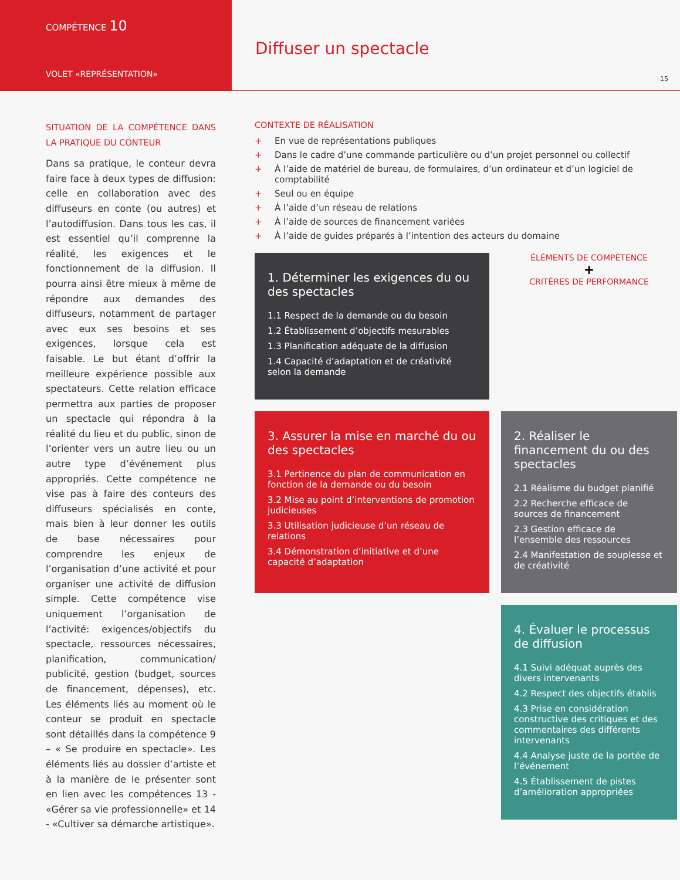COMPÉTENCE 10
VOLET «REPRÉSENTATION»
Diffuser un spectacle
15
SITUATION DE LA COMPÉTENCE DANS LA PRATIQUE DU CONTEUR
Dans sa pratique, le conteur devra faire face à deux types de diffusion: celle en collaboration avec des diffuseurs en conte (ou autres) et l’autodiffusion. Dans tous les cas, il est essentiel qu’il comprenne la réalité, les exigences et le fonctionnement de la diffusion. Il pourra ainsi être mieux à même de répondre aux demandes des diffuseurs, notamment de partager avec eux ses besoins et ses exigences, lorsque cela est faisable. Le but étant d’offrir la meilleure expérience possible aux spectateurs. Cette relation efficace permettra aux parties de proposer un spectacle qui répondra à la réalité du lieu et du public, sinon de l’orienter vers un autre lieu ou un autre type d’événement plus appropriés. Cette compétence ne vise pas à faire des conteurs des diffuseurs spécialisés en conte, mais bien à leur donner les outils de base nécessaires pour comprendre les enjeux de l’organisation d’une activité et pour organiser une activité de diffusion simple. Cette compétence vise uniquement l’organisation de l’activité: exigences/objectifs du spectacle, ressources nécessaires, planification, communication/ publicité, gestion (budget, sources de financement, dépenses), etc. Les éléments liés au moment où le conteur se produit en spectacle sont détaillés dans la compétence 9 – « Se produire en spectacle». Les éléments liés au dossier d’artiste et à la manière de le présenter sont en lien avec les compétences 13 - «Gérer sa vie professionnelle» et 14 - «Cultiver sa démarche artistique».
CONTEXTE DE RÉALISATION
+ En vue de représentations publiques
+ Dans le cadre d’une commande particulière ou d’un projet personnel ou collectif
+ À l’aide de matériel de bureau, de formulaires, d’un ordinateur et d’un logiciel de comptabilité
+ Seul ou en équipe
+ À l’aide d’un réseau de relations
+ À l’aide de sources de financement variées
+ À l’aide de guides préparés à l’intention des acteurs du domaine
1. Déterminer les exigences du ou des spectacles
1.1 Respect de la demande ou du besoin
1.2 Établissement d’objectifs mesurables
1.3 Planification adéquate de la diffusion
1.4 Capacité d’adaptation et de créativité selon la demande
ÉLÉMENTS DE COMPÉTENCE
+
CRITÈRES DE PERFORMANCE
3. Assurer la mise en marché du ou des spectacles
3.1 Pertinence du plan de communication en fonction de la demande ou du besoin
3.2 Mise au point d’interventions de promotion judicieuses
3.3 Utilisation judicieuse d’un réseau de relations
3.4 Démonstration d’initiative et d’une capacité d’adaptation
2. Réaliser le financement du ou des spectacles
2.1 Réalisme du budget planifié
2.2 Recherche efficace de sources de financement
2.3 Gestion efficace de l’ensemble des ressources
2.4 Manifestation de souplesse et de créativité
4. Évaluer le processus de diffusion
4.1 Suivi adéquat auprès des divers intervenants
4.2 Respect des objectifs établis
4.3 Prise en considération constructive des critiques et des commentaires des différents intervenants
4.4 Analyse juste de la portée de l’événement
4.5 Établissement de pistes d’amélioration appropriées